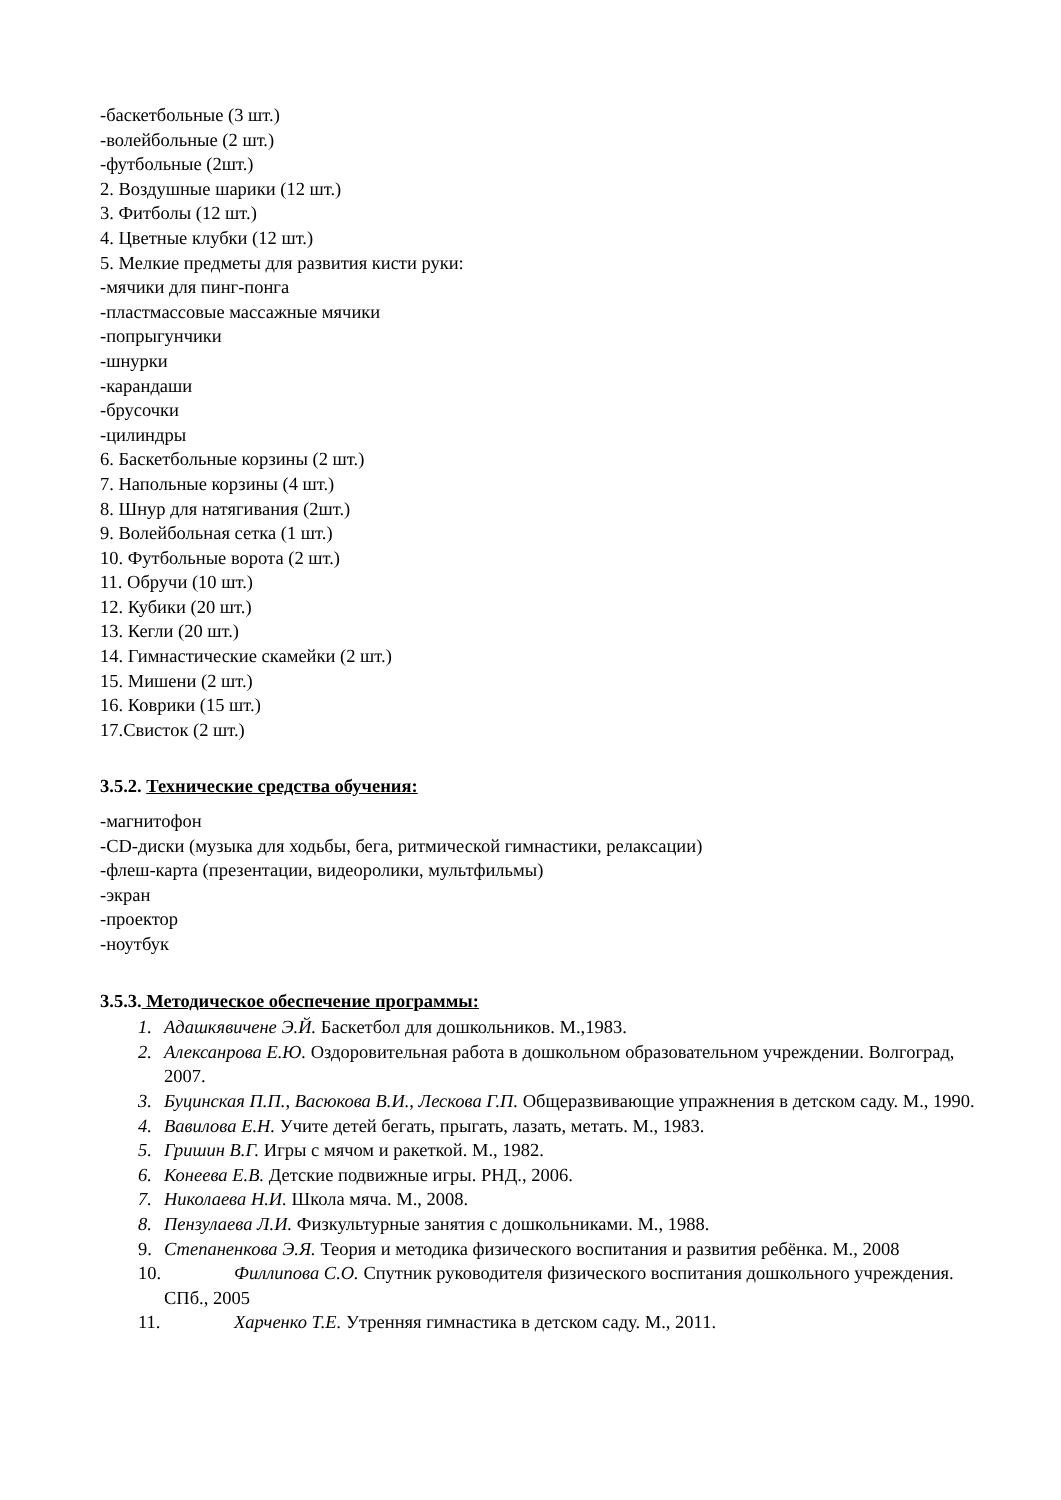-баскетбольные (3 шт.)
-волейбольные (2 шт.)
-футбольные (2шт.)
2. Воздушные шарики (12 шт.)
3. Фитболы (12 шт.)
4. Цветные клубки (12 шт.)
5. Мелкие предметы для развития кисти руки:
-мячики для пинг-понга
-пластмассовые массажные мячики
-попрыгунчики
-шнурки
-карандаши
-брусочки
-цилиндры
6. Баскетбольные корзины (2 шт.)
7. Напольные корзины (4 шт.)
8. Шнур для натягивания (2шт.)
9. Волейбольная сетка (1 шт.)
10. Футбольные ворота (2 шт.)
11. Обручи (10 шт.)
12. Кубики (20 шт.)
13. Кегли (20 шт.)
14. Гимнастические скамейки (2 шт.)
15. Мишени (2 шт.)
16. Коврики (15 шт.)
17.Свисток (2 шт.)
3.5.2. Технические средства обучения:
-магнитофон
-CD-диски (музыка для ходьбы, бега, ритмической гимнастики, релаксации)
-флеш-карта (презентации, видеоролики, мультфильмы)
-экран
-проектор
-ноутбук
3.5.3. Методическое обеспечение программы:
1. Адашкявичене Э.Й. Баскетбол для дошкольников. М.,1983.
2. Алексанрова Е.Ю. Оздоровительная работа в дошкольном образовательном учреждении. Волгоград, 2007.
3. Буцинская П.П., Васюкова В.И., Лескова Г.П. Общеразвивающие упражнения в детском саду. М., 1990.
4. Вавилова Е.Н. Учите детей бегать, прыгать, лазать, метать. М., 1983.
5. Гришин В.Г. Игры с мячом и ракеткой. М., 1982.
6. Конеева Е.В. Детские подвижные игры. РНД., 2006.
7. Николаева Н.И. Школа мяча. М., 2008.
8. Пензулаева Л.И. Физкультурные занятия с дошкольниками. М., 1988.
9. Степаненкова Э.Я. Теория и методика физического воспитания и развития ребёнка. М., 2008
10. Филлипова С.О. Спутник руководителя физического воспитания дошкольного учреждения. СПб., 2005
11. Харченко Т.Е. Утренняя гимнастика в детском саду. М., 2011.